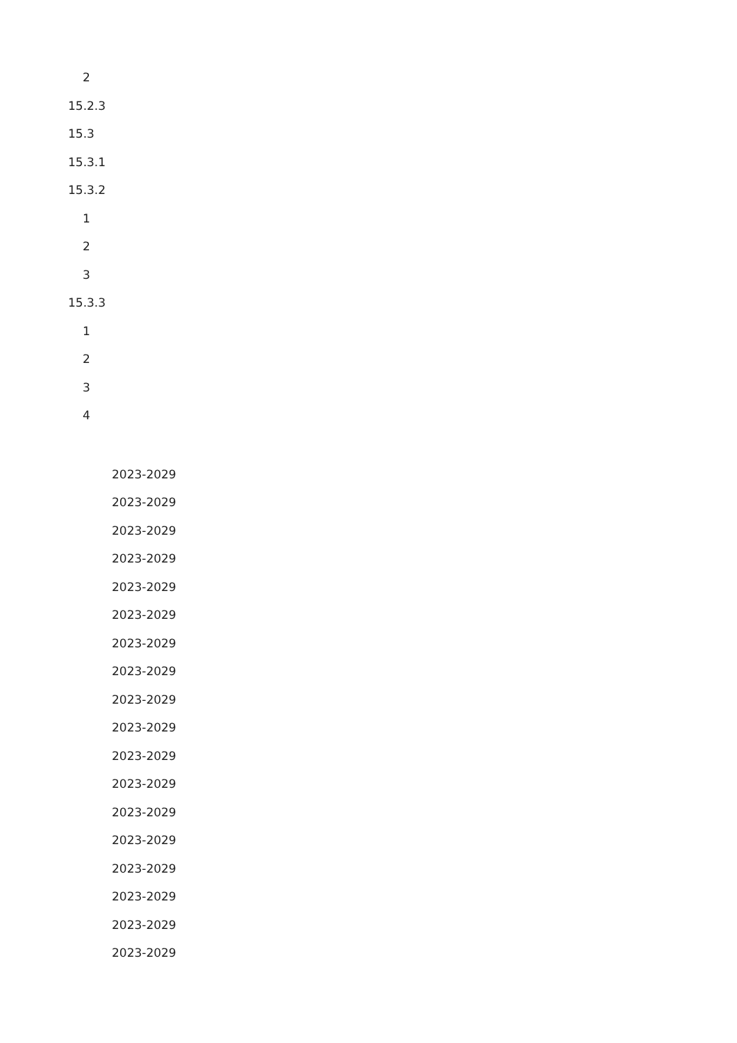2
15.2.3
15.3
15.3.1
15.3.2
1
2
3
15.3.3
1
2
3
4
2023-2029
2023-2029
2023-2029
2023-2029
2023-2029
2023-2029
2023-2029
2023-2029
2023-2029
2023-2029
2023-2029
2023-2029
2023-2029
2023-2029
2023-2029
2023-2029
2023-2029
2023-2029